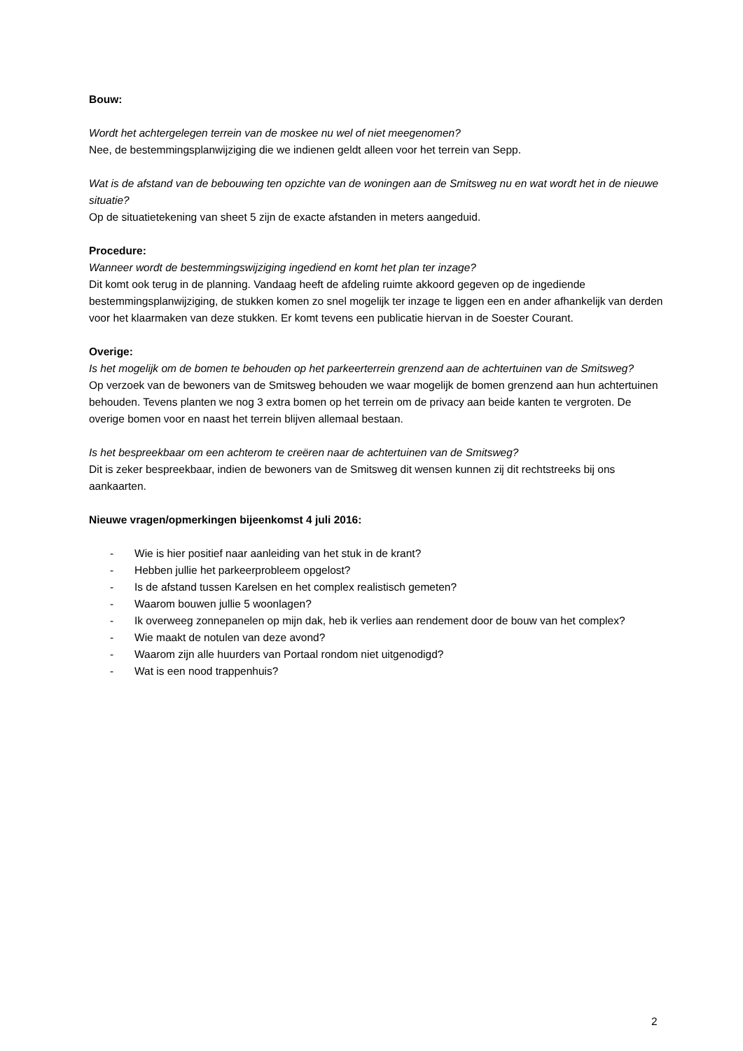Bouw:
Wordt het achtergelegen terrein van de moskee nu wel of niet meegenomen?
Nee, de bestemmingsplanwijziging die we indienen geldt alleen voor het terrein van Sepp.
Wat is de afstand van de bebouwing ten opzichte van de woningen aan de Smitsweg nu en wat wordt het in de nieuwe situatie?
Op de situatietekening van sheet 5 zijn de exacte afstanden in meters aangeduid.
Procedure:
Wanneer wordt de bestemmingswijziging ingediend en komt het plan ter inzage?
Dit komt ook terug in de planning. Vandaag heeft de afdeling ruimte akkoord gegeven op de ingediende bestemmingsplanwijziging, de stukken komen zo snel mogelijk ter inzage te liggen een en ander afhankelijk van derden voor het klaarmaken van deze stukken. Er komt tevens een publicatie hiervan in de Soester Courant.
Overige:
Is het mogelijk om de bomen te behouden op het parkeerterrein grenzend aan de achtertuinen van de Smitsweg?
Op verzoek van de bewoners van de Smitsweg behouden we waar mogelijk de bomen grenzend aan hun achtertuinen behouden. Tevens planten we nog 3 extra bomen op het terrein om de privacy aan beide kanten te vergroten. De overige bomen voor en naast het terrein blijven allemaal bestaan.
Is het bespreekbaar om een achterom te creëren naar de achtertuinen van de Smitsweg?
Dit is zeker bespreekbaar, indien de bewoners van de Smitsweg dit wensen kunnen zij dit rechtstreeks bij ons aankaarten.
Nieuwe vragen/opmerkingen bijeenkomst 4 juli 2016:
- Wie is hier positief naar aanleiding van het stuk in de krant?
- Hebben jullie het parkeerprobleem opgelost?
- Is de afstand tussen Karelsen en het complex realistisch gemeten?
- Waarom bouwen jullie 5 woonlagen?
- Ik overweeg zonnepanelen op mijn dak, heb ik verlies aan rendement door de bouw van het complex?
- Wie maakt de notulen van deze avond?
- Waarom zijn alle huurders van Portaal rondom niet uitgenodigd?
- Wat is een nood trappenhuis?
2